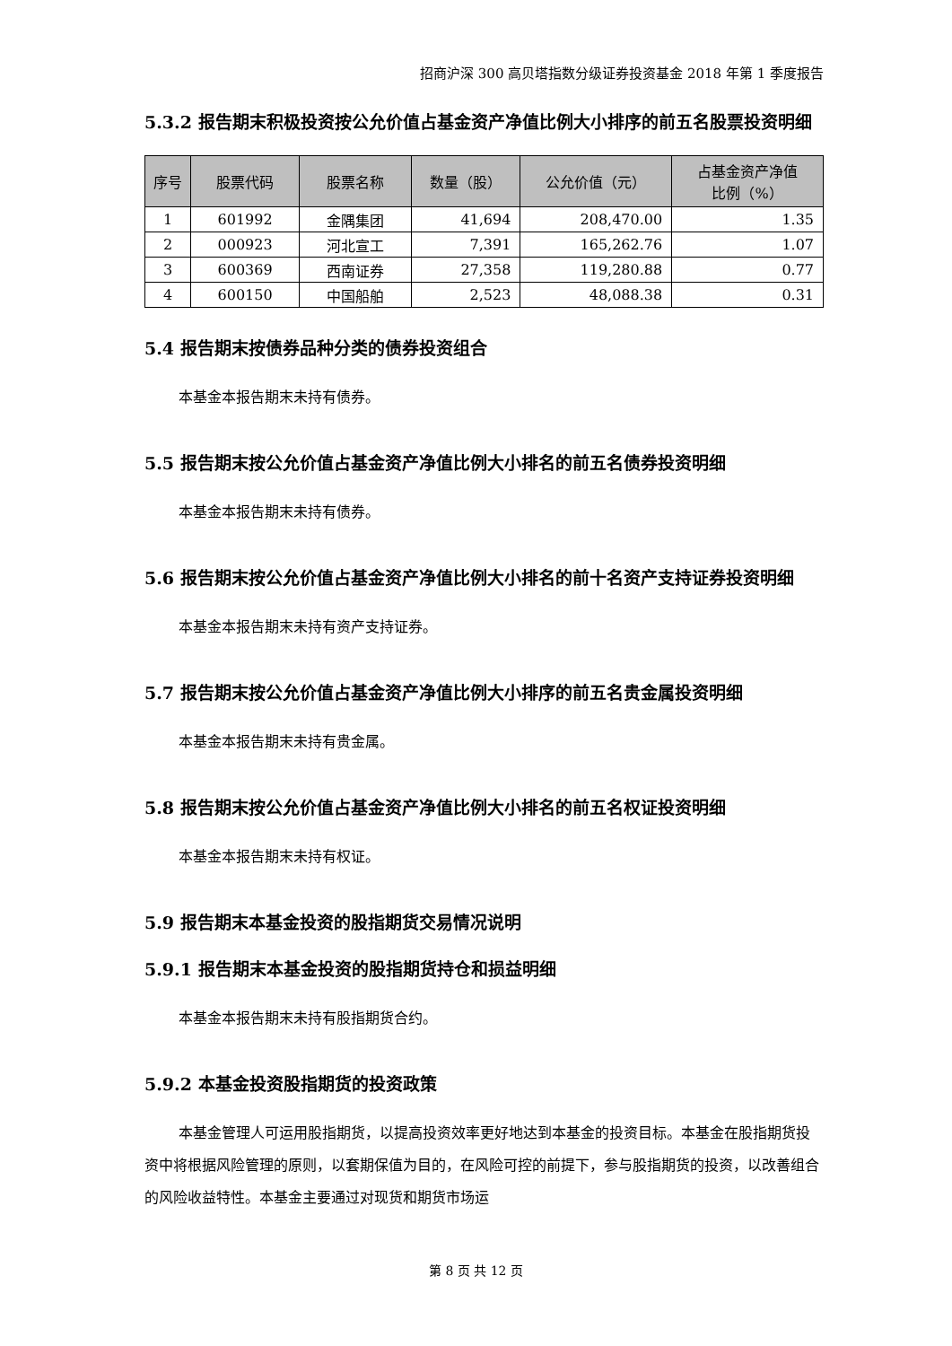招商沪深 300 高贝塔指数分级证券投资基金 2018 年第 1 季度报告
5.3.2 报告期末积极投资按公允价值占基金资产净值比例大小排序的前五名股票投资明细
| 序号 | 股票代码 | 股票名称 | 数量（股） | 公允价值（元） | 占基金资产净值 比例（%） |
| --- | --- | --- | --- | --- | --- |
| 1 | 601992 | 金隅集团 | 41,694 | 208,470.00 | 1.35 |
| 2 | 000923 | 河北宣工 | 7,391 | 165,262.76 | 1.07 |
| 3 | 600369 | 西南证券 | 27,358 | 119,280.88 | 0.77 |
| 4 | 600150 | 中国船舶 | 2,523 | 48,088.38 | 0.31 |
5.4 报告期末按债券品种分类的债券投资组合
本基金本报告期末未持有债券。
5.5 报告期末按公允价值占基金资产净值比例大小排名的前五名债券投资明细
本基金本报告期末未持有债券。
5.6 报告期末按公允价值占基金资产净值比例大小排名的前十名资产支持证券投资明细
本基金本报告期末未持有资产支持证券。
5.7 报告期末按公允价值占基金资产净值比例大小排序的前五名贵金属投资明细
本基金本报告期末未持有贵金属。
5.8 报告期末按公允价值占基金资产净值比例大小排名的前五名权证投资明细
本基金本报告期末未持有权证。
5.9 报告期末本基金投资的股指期货交易情况说明
5.9.1 报告期末本基金投资的股指期货持仓和损益明细
本基金本报告期末未持有股指期货合约。
5.9.2 本基金投资股指期货的投资政策
本基金管理人可运用股指期货，以提高投资效率更好地达到本基金的投资目标。本基金在股指期货投资中将根据风险管理的原则，以套期保值为目的，在风险可控的前提下，参与股指期货的投资，以改善组合的风险收益特性。本基金主要通过对现货和期货市场运
第 8 页 共 12 页